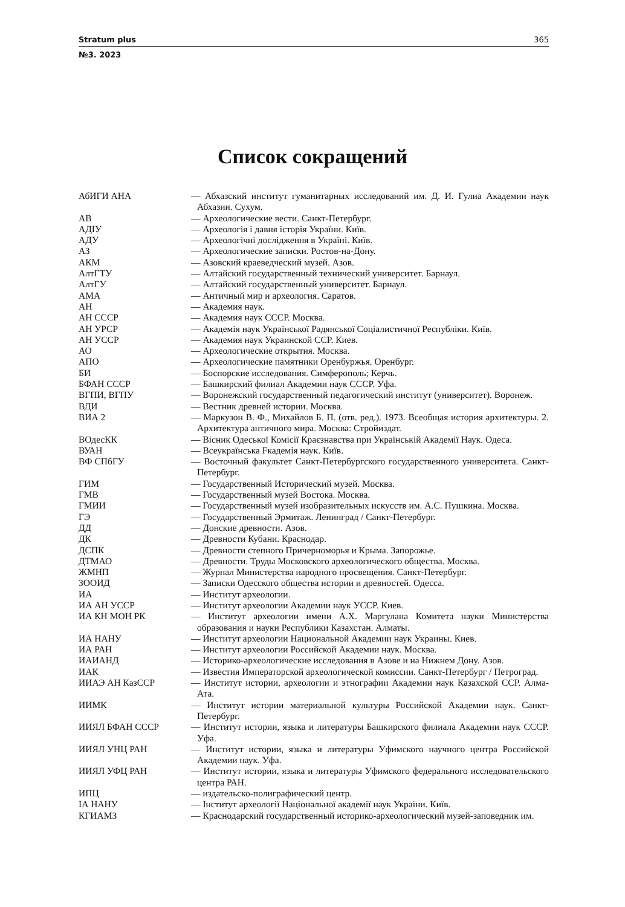Stratum plus 365
№3. 2023
Список сокращений
АбИГИ АНА — Абхазский институт гуманитарных исследований им. Д. И. Гулиа Академии наук Абхазии. Сухум.
АВ — Археологические вести. Санкт-Петербург.
АДІУ — Археологія і давня історія України. Київ.
АДУ — Археологічні дослідження в Україні. Київ.
АЗ — Археологические записки. Ростов-на-Дону.
АКМ — Азовский краеведческий музей. Азов.
АлтГТУ — Алтайский государственный технический университет. Барнаул.
АлтГУ — Алтайский государственный университет. Барнаул.
АМА — Античный мир и археология. Саратов.
АН — Академия наук.
АН СССР — Академия наук СССР. Москва.
АН УРСР — Академія наук Української Радянської Соціалистичної Республіки. Київ.
АН УССР — Академия наук Украинской ССР. Киев.
АО — Археологические открытия. Москва.
АПО — Археологические памятники Оренбуржья. Оренбург.
БИ — Боспорские исследования. Симферополь; Керчь.
БФАН СССР — Башкирский филиал Академии наук СССР. Уфа.
ВГПИ, ВГПУ — Воронежский государственный педагогический институт (университет). Воронеж.
ВДИ — Вестник древней истории. Москва.
ВИА 2 — Маркузон В. Ф., Михайлов Б. П. (отв. ред.). 1973. Всеобщая история архитектуры. 2. Архитектура античного мира. Москва: Стройиздат.
ВОдесКК — Вісник Одеської Комісії Краєзнавства при Українській Академії Наук. Одеса.
ВУАН — Всеукраїнська Fкадемія наук. Київ.
ВФ СПбГУ — Восточный факультет Санкт-Петербургского государственного университета. Санкт-Петербург.
ГИМ — Государственный Исторический музей. Москва.
ГМВ — Государственный музей Востока. Москва.
ГМИИ — Государственный музей изобразительных искусств им. А.С. Пушкина. Москва.
ГЭ — Государственный Эрмитаж. Ленинград / Санкт-Петербург.
ДД — Донские древности. Азов.
ДК — Древности Кубани. Краснодар.
ДСПК — Древности степного Причерноморья и Крыма. Запорожье.
ДТМАО — Древности. Труды Московского археологического общества. Москва.
ЖМНП — Журнал Министерства народного просвещения. Санкт-Петербург.
ЗООИД — Записки Одесского общества истории и древностей. Одесса.
ИА — Институт археологии.
ИА АН УССР — Институт археологии Академии наук УССР. Киев.
ИА КН МОН РК — Институт археологии имени А.Х. Маргулана Комитета науки Министерства образования и науки Республики Казахстан. Алматы.
ИА НАНУ — Институт археологии Национальной Академии наук Украины. Киев.
ИА РАН — Институт археологии Российской Академии наук. Москва.
ИАИАНД — Историко-археологические исследования в Азове и на Нижнем Дону. Азов.
ИАК — Известия Императорской археологической комиссии. Санкт-Петербург / Петроград.
ИИАЭ АН КазССР — Институт истории, археологии и этнографии Академии наук Казахской ССР. Алма-Ата.
ИИМК — Институт истории материальной культуры Российской Академии наук. Санкт-Петербург.
ИИЯЛ БФАН СССР — Институт истории, языка и литературы Башкирского филиала Академии наук СССР. Уфа.
ИИЯЛ УНЦ РАН — Институт истории, языка и литературы Уфимского научного центра Российской Академии наук. Уфа.
ИИЯЛ УФЦ РАН — Институт истории, языка и литературы Уфимского федерального исследовательского центра РАН.
ИПЦ — издательско-полиграфический центр.
ІА НАНУ — Інститут археології Національної академії наук України. Київ.
КГИАМЗ — Краснодарский государственный историко-археологический музей-заповедник им.